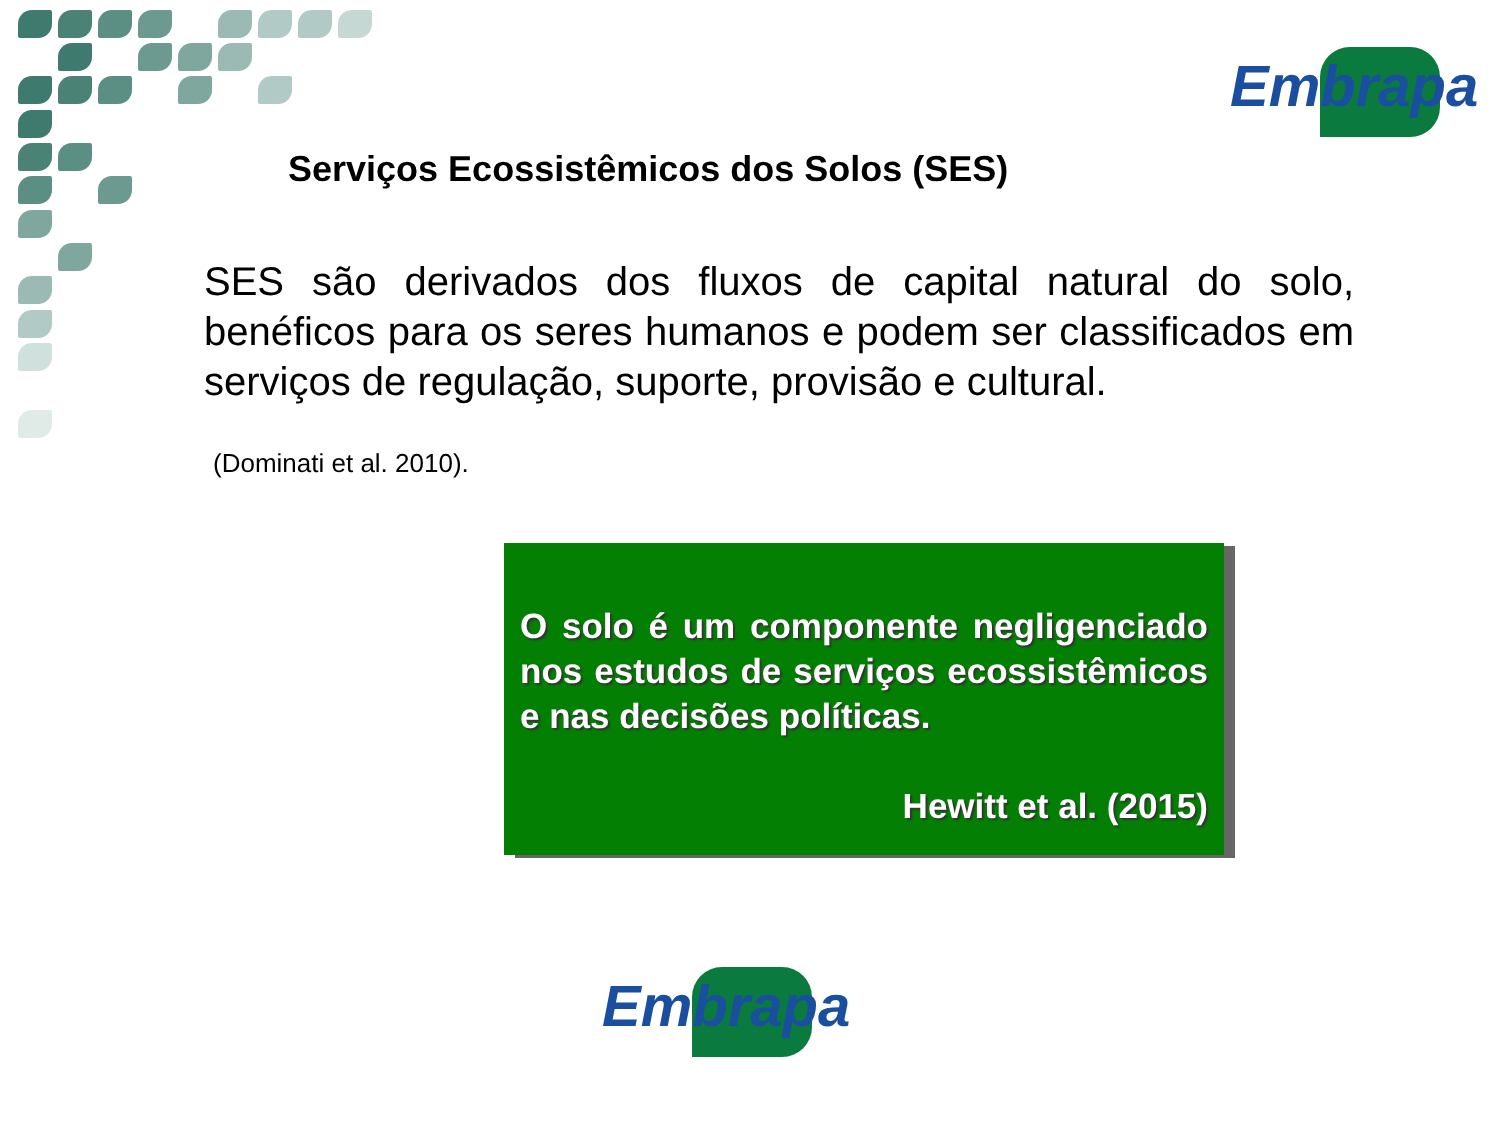Embrapa
Serviços Ecossistêmicos dos Solos (SES)
SES são derivados dos fluxos de capital natural do solo, benéficos para os seres humanos e podem ser classificados em serviços de regulação, suporte, provisão e cultural.
(Dominati et al. 2010).
O solo é um componente negligenciado nos estudos de serviços ecossistêmicos e nas decisões políticas.
Hewitt et al. (2015)
Embrapa